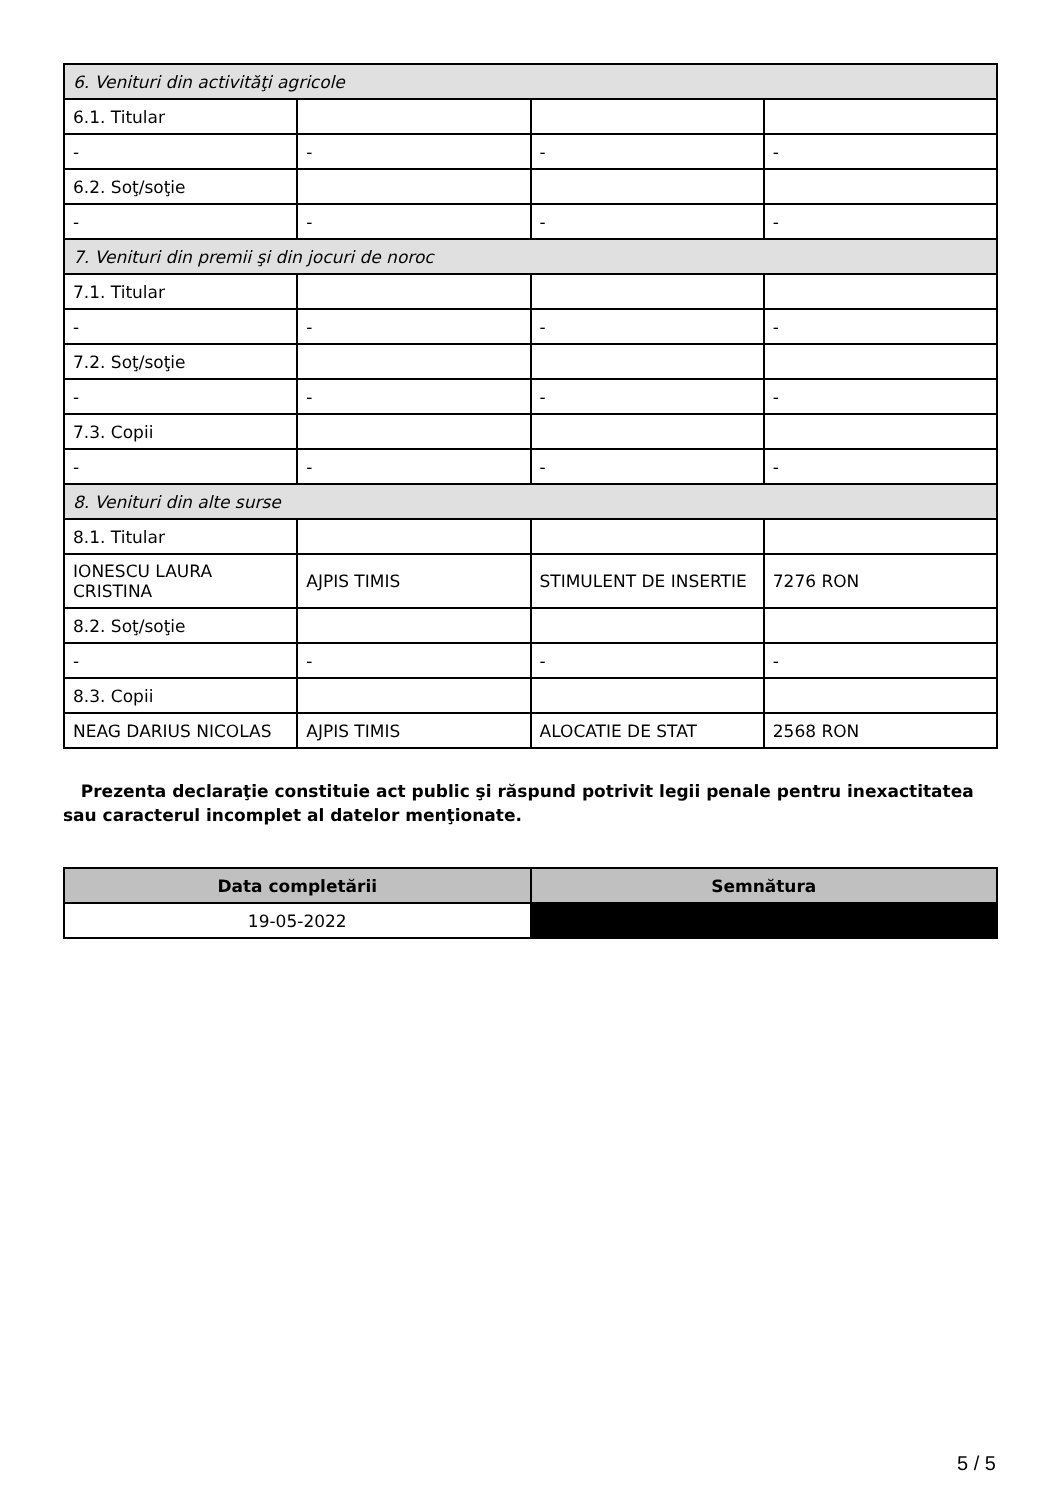| 6. Venituri din activităţi agricole | | | |
| 6.1. Titular | | | |
| - | - | - | - |
| 6.2. Soţ/soţie | | | |
| - | - | - | - |
| 7. Venituri din premii şi din jocuri de noroc | | | |
| 7.1. Titular | | | |
| - | - | - | - |
| 7.2. Soţ/soţie | | | |
| - | - | - | - |
| 7.3. Copii | | | |
| - | - | - | - |
| 8. Venituri din alte surse | | | |
| 8.1. Titular | | | |
| IONESCU LAURA CRISTINA | AJPIS TIMIS | STIMULENT DE INSERTIE | 7276 RON |
| 8.2. Soţ/soţie | | | |
| - | - | - | - |
| 8.3. Copii | | | |
| NEAG DARIUS NICOLAS | AJPIS TIMIS | ALOCATIE DE STAT | 2568 RON |
Prezenta declaraţie constituie act public şi răspund potrivit legii penale pentru inexactitatea sau caracterul incomplet al datelor menţionate.
| Data completării | Semnătura |
| --- | --- |
| 19-05-2022 | |
5 / 5